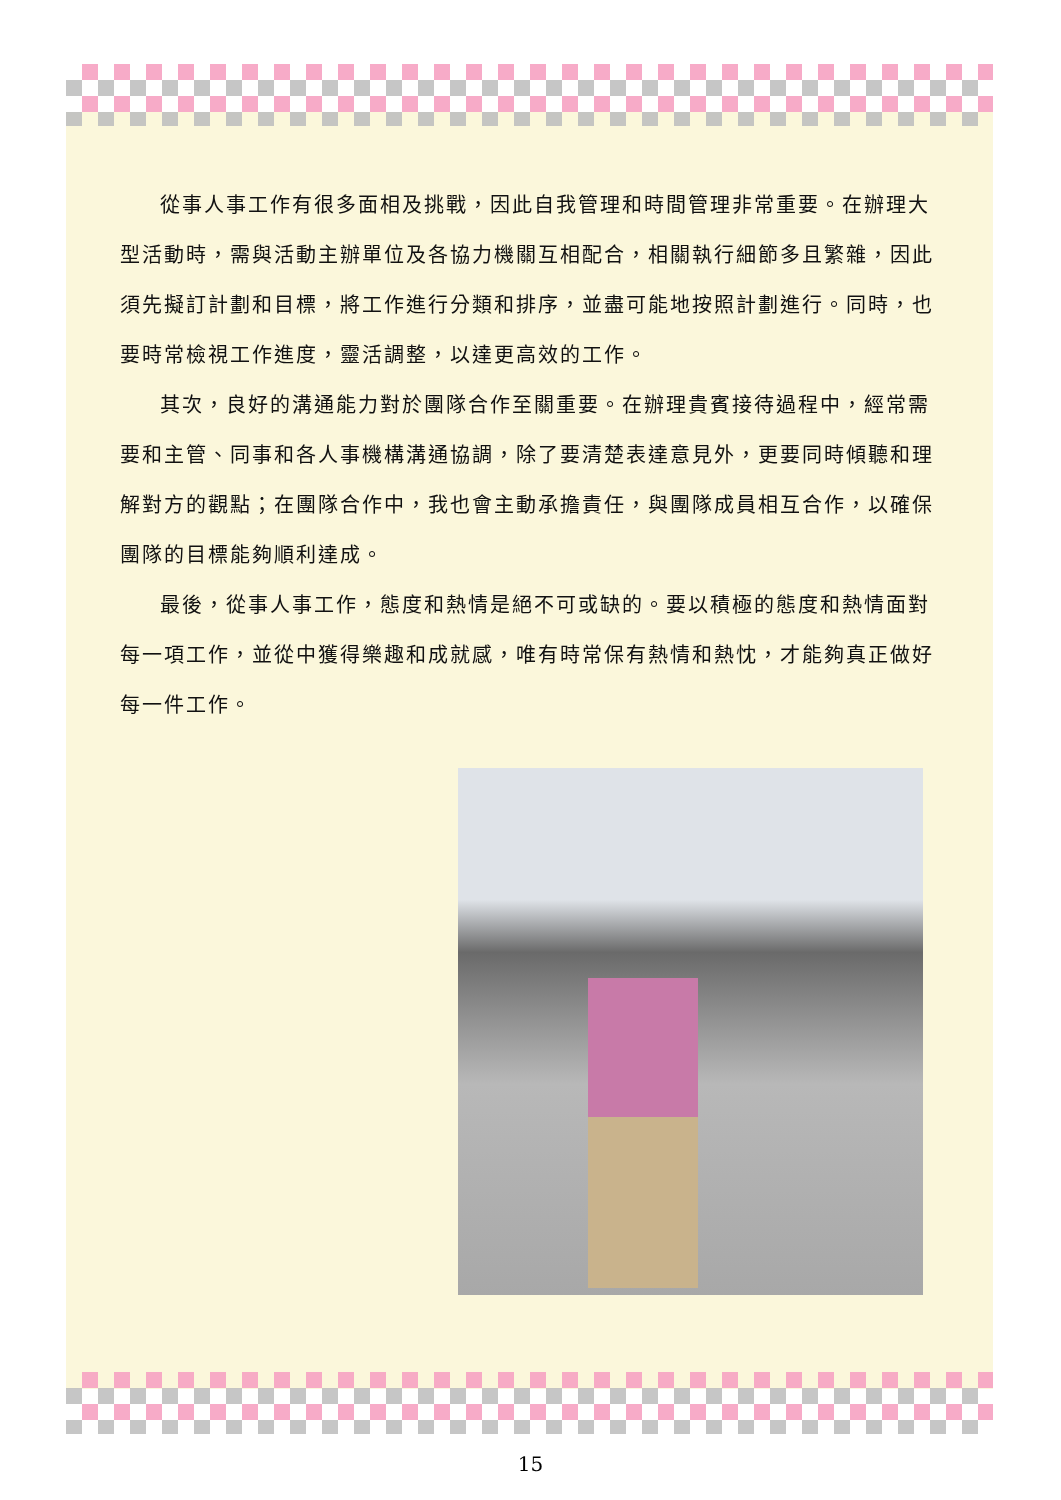從事人事工作有很多面相及挑戰，因此自我管理和時間管理非常重要。在辦理大型活動時，需與活動主辦單位及各協力機關互相配合，相關執行細節多且繁雜，因此須先擬訂計劃和目標，將工作進行分類和排序，並盡可能地按照計劃進行。同時，也要時常檢視工作進度，靈活調整，以達更高效的工作。
其次，良好的溝通能力對於團隊合作至關重要。在辦理貴賓接待過程中，經常需要和主管、同事和各人事機構溝通協調，除了要清楚表達意見外，更要同時傾聽和理解對方的觀點；在團隊合作中，我也會主動承擔責任，與團隊成員相互合作，以確保團隊的目標能夠順利達成。
最後，從事人事工作，態度和熱情是絕不可或缺的。要以積極的態度和熱情面對每一項工作，並從中獲得樂趣和成就感，唯有時常保有熱情和熱忱，才能夠真正做好每一件工作。
15